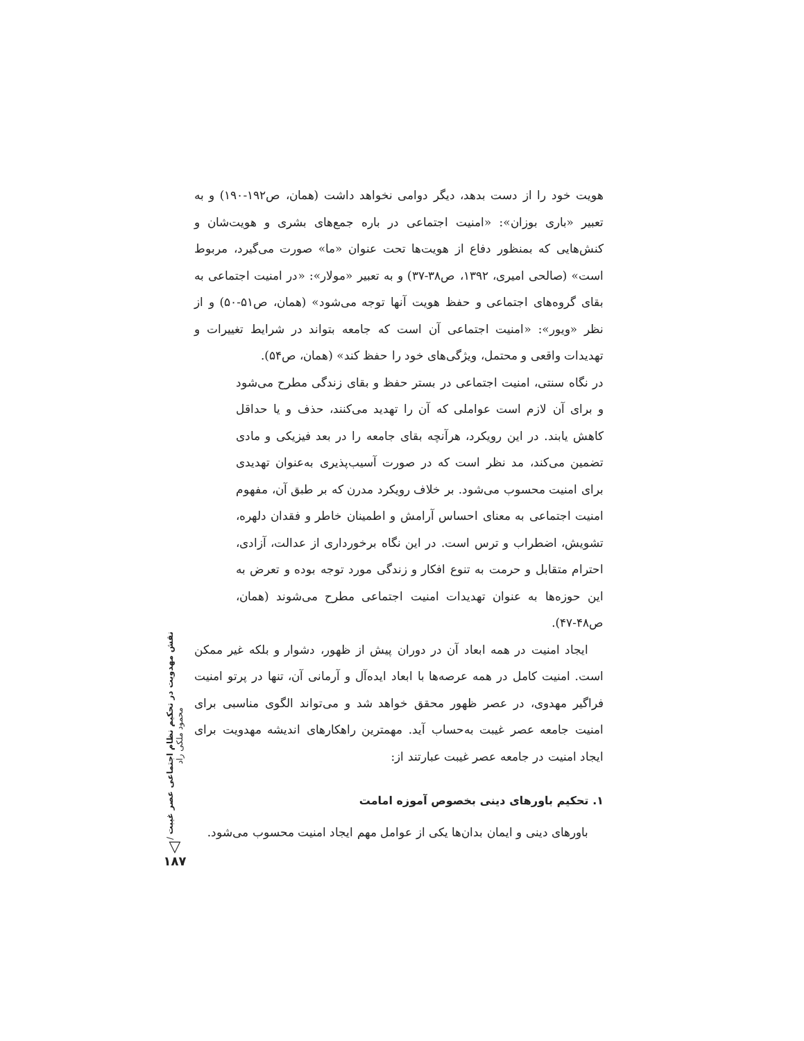هویت خود را از دست بدهد، دیگر دوامی نخواهد داشت (همان، ص۱۹۲-۱۹۰) و به تعبیر «باری بوزان»: «امنیت اجتماعی در باره جمع‌های بشری و هویت‌شان و کنش‌هایی که بمنظور دفاع از هویت‌ها تحت عنوان «ما» صورت می‌گیرد، مربوط است» (صالحی امیری، ۱۳۹۲، ص۳۸-۳۷) و به تعبیر «مولار»: «در امنیت اجتماعی به بقای گروه‌های اجتماعی و حفظ هویت آنها توجه می‌شود» (همان، ص۵۱-۵۰) و از نظر «ویور»: «امنیت اجتماعی آن است که جامعه بتواند در شرایط تغییرات و تهدیدات واقعی و محتمل، ویژگی‌های خود را حفظ کند» (همان، ص۵۴).
در نگاه سنتی، امنیت اجتماعی در بستر حفظ و بقای زندگی مطرح می‌شود و برای آن لازم است عواملی که آن را تهدید می‌کنند، حذف و یا حداقل کاهش یابند. در این رویکرد، هرآنچه بقای جامعه را در بعد فیزیکی و مادی تضمین می‌کند، مد نظر است که در صورت آسیب‌پذیری به‌عنوان تهدیدی برای امنیت محسوب می‌شود. بر خلاف رویکرد مدرن که بر طبق آن، مفهوم امنیت اجتماعی به معنای احساس آرامش و اطمینان خاطر و فقدان دلهره، تشویش، اضطراب و ترس است. در این نگاه برخورداری از عدالت، آزادی، احترام متقابل و حرمت به تنوع افکار و زندگی مورد توجه بوده و تعرض به این حوزه‌ها به عنوان تهدیدات امنیت اجتماعی مطرح می‌شوند (همان، ص۴۸-۴۷).
ایجاد امنیت در همه ابعاد آن در دوران پیش از ظهور، دشوار و بلکه غیر ممکن است. امنیت کامل در همه عرصه‌ها با ابعاد ایده‌آل و آرمانی آن، تنها در پرتو امنیت فراگیر مهدوی، در عصر ظهور محقق خواهد شد و می‌تواند الگوی مناسبی برای امنیت جامعه عصر غیبت به‌حساب آید. مهمترین راهکارهای اندیشه مهدویت برای ایجاد امنیت در جامعه عصر غیبت عبارتند از:
۱. تحکیم باورهای دینی بخصوص آموزه امامت
باورهای دینی و ایمان بدان‌ها یکی از عوامل مهم ایجاد امنیت محسوب می‌شود.
نقش مهدویت در تحکیم نظام اجتماعی عصر غیبت / محمود ملکی راد
▽
۱۸۷